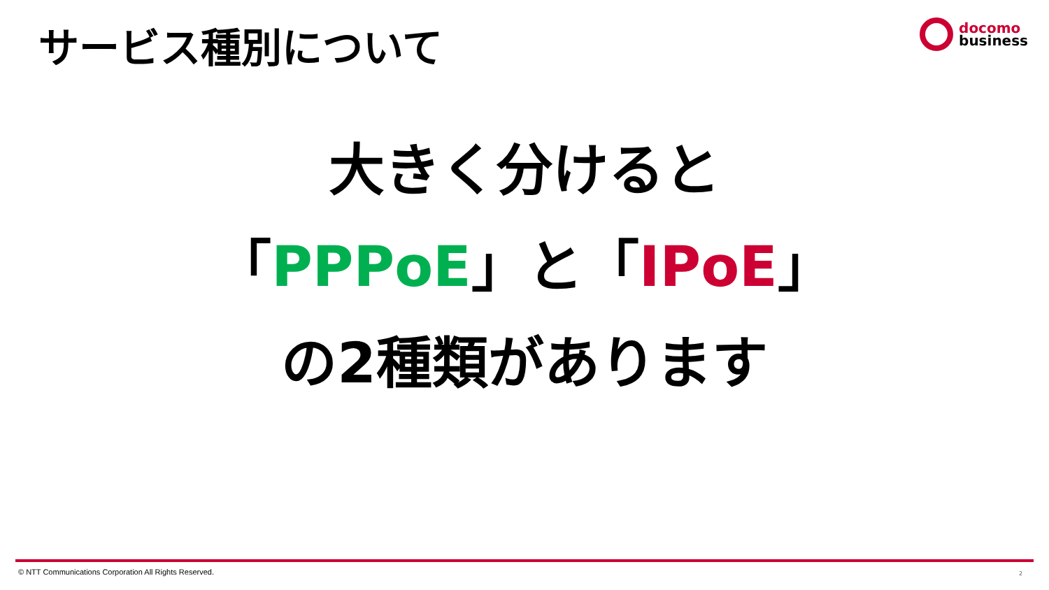サービス種別について
docomo
business
大きく分けると
「PPPoE」と「IPoE」
の2種類があります
© NTT Communications Corporation All Rights Reserved.
2